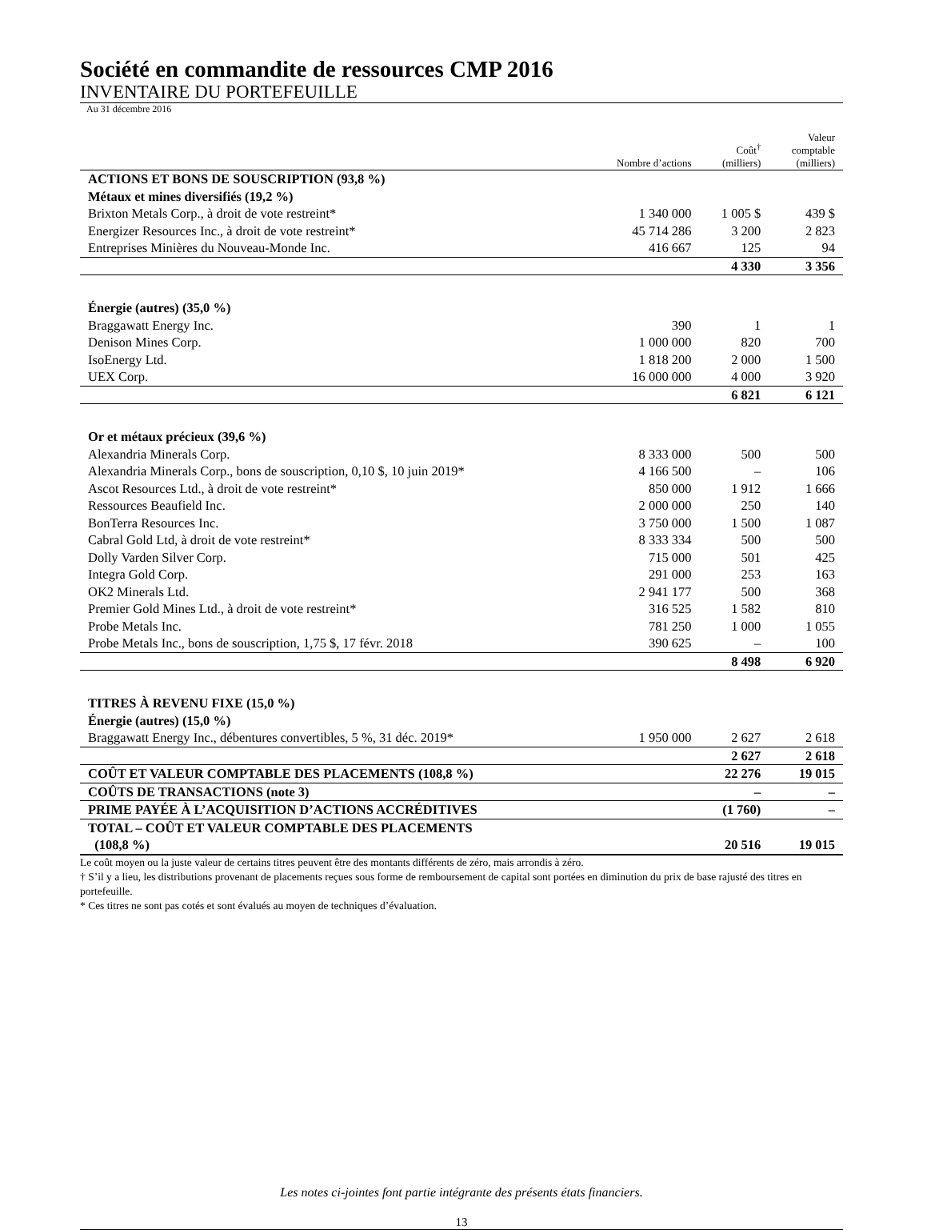Société en commandite de ressources CMP 2016
INVENTAIRE DU PORTEFEUILLE
Au 31 décembre 2016
| | Nombre d’actions | Coût<sup>†</sup> (milliers) | Valeur comptable (milliers) |
| --- | --- | --- | --- |
| ACTIONS ET BONS DE SOUSCRIPTION (93,8 %) | | | |
| Métaux et mines diversifiés (19,2 %) | | | |
| Brixton Metals Corp., à droit de vote restreint* | 1 340 000 | 1 005 $ | 439 $ |
| Energizer Resources Inc., à droit de vote restreint* | 45 714 286 | 3 200 | 2 823 |
| Entreprises Minières du Nouveau-Monde Inc. | 416 667 | 125 | 94 |
| | | 4 330 | 3 356 |
| Énergie (autres) (35,0 %) | | | |
| Braggawatt Energy Inc. | 390 | 1 | 1 |
| Denison Mines Corp. | 1 000 000 | 820 | 700 |
| IsoEnergy Ltd. | 1 818 200 | 2 000 | 1 500 |
| UEX Corp. | 16 000 000 | 4 000 | 3 920 |
| | | 6 821 | 6 121 |
| Or et métaux précieux (39,6 %) | | | |
| Alexandria Minerals Corp. | 8 333 000 | 500 | 500 |
| Alexandria Minerals Corp., bons de souscription, 0,10 $, 10 juin 2019* | 4 166 500 | – | 106 |
| Ascot Resources Ltd., à droit de vote restreint* | 850 000 | 1 912 | 1 666 |
| Ressources Beaufield Inc. | 2 000 000 | 250 | 140 |
| BonTerra Resources Inc. | 3 750 000 | 1 500 | 1 087 |
| Cabral Gold Ltd, à droit de vote restreint* | 8 333 334 | 500 | 500 |
| Dolly Varden Silver Corp. | 715 000 | 501 | 425 |
| Integra Gold Corp. | 291 000 | 253 | 163 |
| OK2 Minerals Ltd. | 2 941 177 | 500 | 368 |
| Premier Gold Mines Ltd., à droit de vote restreint* | 316 525 | 1 582 | 810 |
| Probe Metals Inc. | 781 250 | 1 000 | 1 055 |
| Probe Metals Inc., bons de souscription, 1,75 $, 17 févr. 2018 | 390 625 | – | 100 |
| | | 8 498 | 6 920 |
| TITRES À REVENU FIXE (15,0 %) | | | |
| Énergie (autres) (15,0 %) | | | |
| Braggawatt Energy Inc., débentures convertibles, 5 %, 31 déc. 2019* | 1 950 000 | 2 627 | 2 618 |
| | | 2 627 | 2 618 |
| COÛT ET VALEUR COMPTABLE DES PLACEMENTS (108,8 %) | | 22 276 | 19 015 |
| COÛTS DE TRANSACTIONS (note 3) | | – | – |
| PRIME PAYÉE À L’ACQUISITION D’ACTIONS ACCRÉDITIVES | | (1 760) | – |
| TOTAL – COÛT ET VALEUR COMPTABLE DES PLACEMENTS (108,8 %) | | 20 516 | 19 015 |
Le coût moyen ou la juste valeur de certains titres peuvent être des montants différents de zéro, mais arrondis à zéro.
† S’il y a lieu, les distributions provenant de placements reçues sous forme de remboursement de capital sont portées en diminution du prix de base rajusté des titres en portefeuille.
* Ces titres ne sont pas cotés et sont évalués au moyen de techniques d’évaluation.
Les notes ci-jointes font partie intégrante des présents états financiers.
13